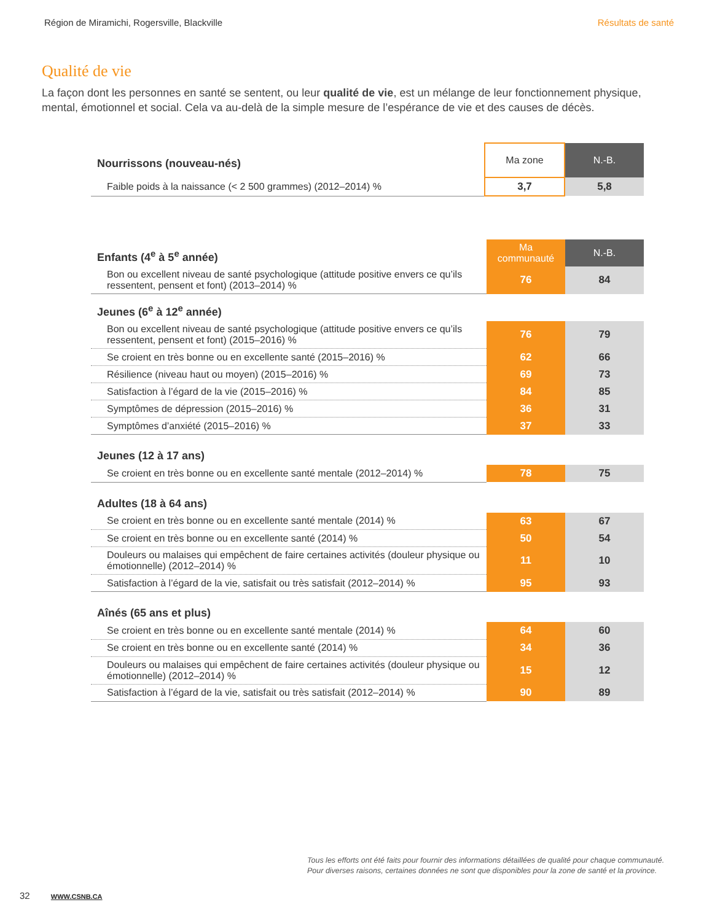Région de Miramichi, Rogersville, Blackville Résultats de santé
Qualité de vie
La façon dont les personnes en santé se sentent, ou leur qualité de vie, est un mélange de leur fonctionnement physique, mental, émotionnel et social. Cela va au-delà de la simple mesure de l’espérance de vie et des causes de décès.
| Nourrissons (nouveau-nés) | Ma zone | N.-B. |
| Faible poids à la naissance (< 2 500 grammes) (2012–2014) % | 3,7 | 5,8 |
| Enfants (4<sup>e</sup> à 5<sup>e</sup> année) | Ma communauté | N.-B. |
| Bon ou excellent niveau de santé psychologique (attitude positive envers ce qu’ils ressentent, pensent et font) (2013–2014) % | 76 | 84 |
| Jeunes (6<sup>e</sup> à 12<sup>e</sup> année) | | |
| Bon ou excellent niveau de santé psychologique (attitude positive envers ce qu’ils ressentent, pensent et font) (2015–2016) % | 76 | 79 |
| Se croient en très bonne ou en excellente santé (2015–2016) % | 62 | 66 |
| Résilience (niveau haut ou moyen) (2015–2016) % | 69 | 73 |
| Satisfaction à l’égard de la vie (2015–2016) % | 84 | 85 |
| Symptômes de dépression (2015–2016) % | 36 | 31 |
| Symptômes d’anxiété (2015–2016) % | 37 | 33 |
| Jeunes (12 à 17 ans) | | |
| Se croient en très bonne ou en excellente santé mentale (2012–2014) % | 78 | 75 |
| Adultes (18 à 64 ans) | | |
| Se croient en très bonne ou en excellente santé mentale (2014) % | 63 | 67 |
| Se croient en très bonne ou en excellente santé (2014) % | 50 | 54 |
| Douleurs ou malaises qui empêchent de faire certaines activités (douleur physique ou émotionnelle) (2012–2014) % | 11 | 10 |
| Satisfaction à l’égard de la vie, satisfait ou très satisfait (2012–2014) % | 95 | 93 |
| Aînés (65 ans et plus) | | |
| Se croient en très bonne ou en excellente santé mentale (2014) % | 64 | 60 |
| Se croient en très bonne ou en excellente santé (2014) % | 34 | 36 |
| Douleurs ou malaises qui empêchent de faire certaines activités (douleur physique ou émotionnelle) (2012–2014) % | 15 | 12 |
| Satisfaction à l’égard de la vie, satisfait ou très satisfait (2012–2014) % | 90 | 89 |
Tous les efforts ont été faits pour fournir des informations détaillées de qualité pour chaque communauté.
Pour diverses raisons, certaines données ne sont que disponibles pour la zone de santé et la province.
32 WWW.CSNB.CA